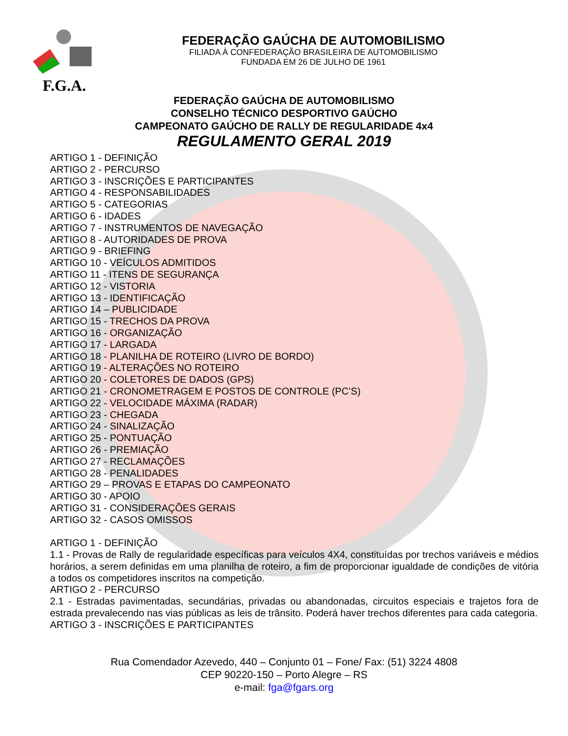F.G.A.
FEDERAÇÃO GAÚCHA DE AUTOMOBILISMO
FILIADA À CONFEDERAÇÃO BRASILEIRA DE AUTOMOBILISMO
FUNDADA EM 26 DE JULHO DE 1961
FEDERAÇÃO GAÚCHA DE AUTOMOBILISMO
CONSELHO TÉCNICO DESPORTIVO GAÚCHO
CAMPEONATO GAÚCHO DE RALLY DE REGULARIDADE 4x4
REGULAMENTO GERAL 2019
ARTIGO 1 - DEFINIÇÃO
ARTIGO 2 - PERCURSO
ARTIGO 3 - INSCRIÇÕES E PARTICIPANTES
ARTIGO 4 - RESPONSABILIDADES
ARTIGO 5 - CATEGORIAS
ARTIGO 6 - IDADES
ARTIGO 7 - INSTRUMENTOS DE NAVEGAÇÃO
ARTIGO 8 - AUTORIDADES DE PROVA
ARTIGO 9 - BRIEFING
ARTIGO 10 - VEÍCULOS ADMITIDOS
ARTIGO 11 - ITENS DE SEGURANÇA
ARTIGO 12 - VISTORIA
ARTIGO 13 - IDENTIFICAÇÃO
ARTIGO 14 – PUBLICIDADE
ARTIGO 15 - TRECHOS DA PROVA
ARTIGO 16 - ORGANIZAÇÃO
ARTIGO 17 - LARGADA
ARTIGO 18 - PLANILHA DE ROTEIRO (LIVRO DE BORDO)
ARTIGO 19 - ALTERAÇÕES NO ROTEIRO
ARTIGO 20 - COLETORES DE DADOS (GPS)
ARTIGO 21 - CRONOMETRAGEM E POSTOS DE CONTROLE (PC’S)
ARTIGO 22 - VELOCIDADE MÁXIMA (RADAR)
ARTIGO 23 - CHEGADA
ARTIGO 24 - SINALIZAÇÃO
ARTIGO 25 - PONTUAÇÃO
ARTIGO 26 - PREMIAÇÃO
ARTIGO 27 - RECLAMAÇÕES
ARTIGO 28 - PENALIDADES
ARTIGO 29 – PROVAS E ETAPAS DO CAMPEONATO
ARTIGO 30 - APOIO
ARTIGO 31 - CONSIDERAÇÕES GERAIS
ARTIGO 32 - CASOS OMISSOS
ARTIGO 1 - DEFINIÇÃO
1.1 - Provas de Rally de regularidade específicas para veículos 4X4, constituídas por trechos variáveis e médios horários, a serem definidas em uma planilha de roteiro, a fim de proporcionar igualdade de condições de vitória a todos os competidores inscritos na competição.
ARTIGO 2 - PERCURSO
2.1 - Estradas pavimentadas, secundárias, privadas ou abandonadas, circuitos especiais e trajetos fora de estrada prevalecendo nas vias públicas as leis de trânsito. Poderá haver trechos diferentes para cada categoria.
ARTIGO 3 - INSCRIÇÕES E PARTICIPANTES
Rua Comendador Azevedo, 440 – Conjunto 01 – Fone/ Fax: (51) 3224 4808
CEP 90220-150 – Porto Alegre – RS
e-mail: fga@fgars.org